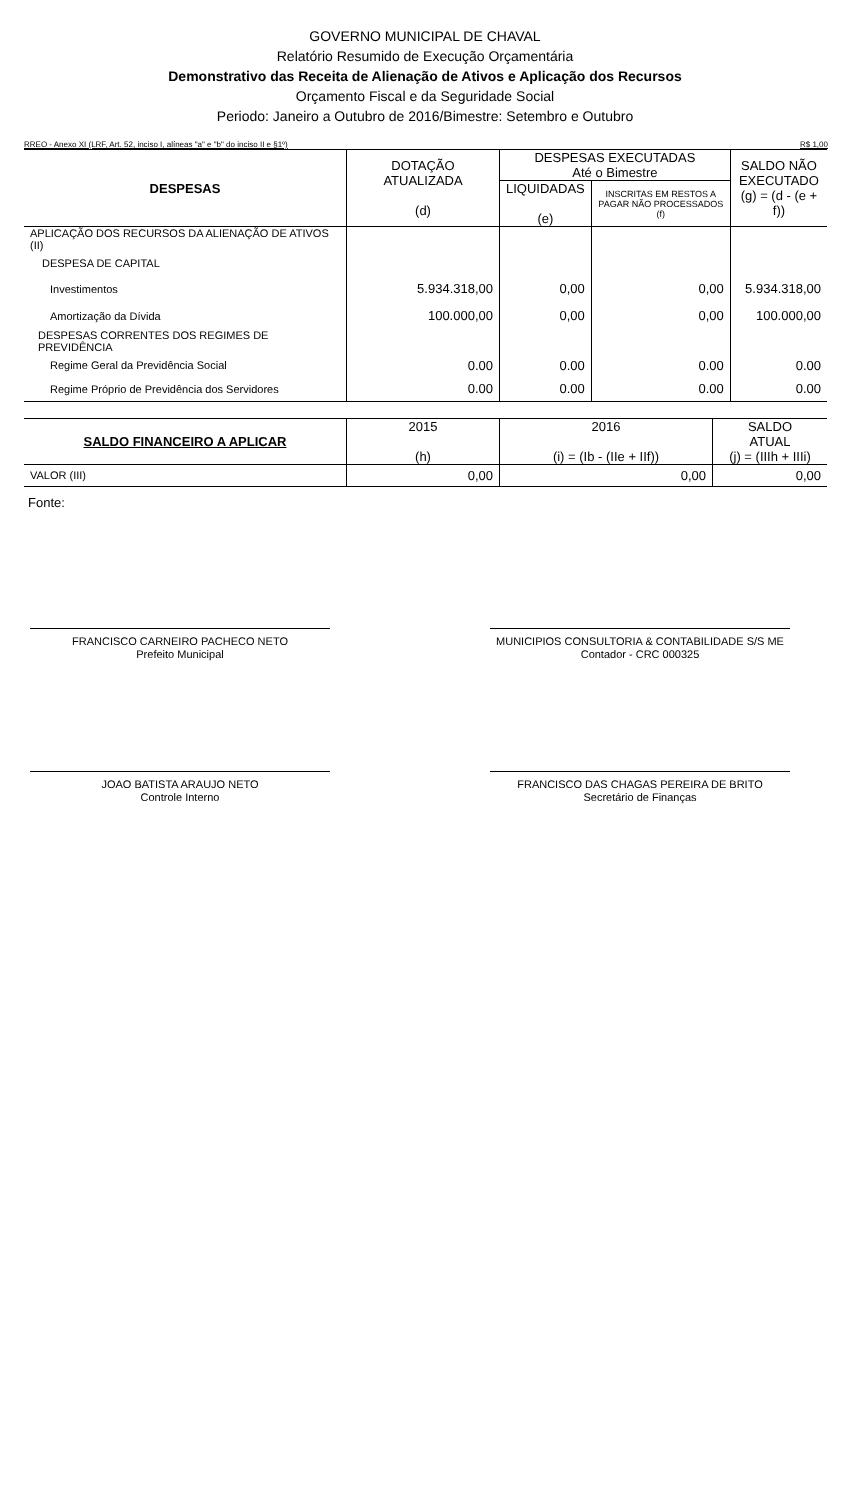GOVERNO MUNICIPAL DE CHAVAL
Relatório Resumido de Execução Orçamentária
Demonstrativo das Receita de Alienação de Ativos e Aplicação dos Recursos
Orçamento Fiscal e da Seguridade Social
Periodo: Janeiro a Outubro de 2016/Bimestre: Setembro e Outubro
RREO - Anexo XI (LRF, Art. 52, inciso I, alíneas "a" e "b" do inciso II e §1º) R$ 1,00
| DESPESAS | DOTAÇÃO ATUALIZADA (d) | DESPESAS EXECUTADAS Até o Bimestre | | SALDO NÃO EXECUTADO (g) = (d - (e + f)) |
| --- | --- | --- | --- | --- |
| | | LIQUIDADAS (e) | INSCRITAS EM RESTOS A PAGAR NÃO PROCESSADOS (f) | |
| APLICAÇÃO DOS RECURSOS DA ALIENAÇÃO DE ATIVOS (II) | | | | |
| DESPESA DE CAPITAL | | | | |
| Investimentos | 5.934.318,00 | 0,00 | 0,00 | 5.934.318,00 |
| Amortização da Dívida | 100.000,00 | 0,00 | 0,00 | 100.000,00 |
| DESPESAS CORRENTES DOS REGIMES DE PREVIDÊNCIA | | | | |
| Regime Geral da Previdência Social | 0.00 | 0.00 | 0.00 | 0.00 |
| Regime Próprio de Previdência dos Servidores | 0.00 | 0.00 | 0.00 | 0.00 |
| SALDO FINANCEIRO A APLICAR | 2015 (h) | 2016 (i) = (Ib - (IIe + IIf)) | SALDO ATUAL (j) = (IIIh + IIIi) |
| --- | --- | --- | --- |
| VALOR (III) | 0,00 | 0,00 | 0,00 |
Fonte:
FRANCISCO CARNEIRO PACHECO NETO
Prefeito Municipal
MUNICIPIOS CONSULTORIA & CONTABILIDADE S/S ME
Contador - CRC 000325
JOAO BATISTA ARAUJO NETO
Controle Interno
FRANCISCO DAS CHAGAS PEREIRA DE BRITO
Secretário de Finanças